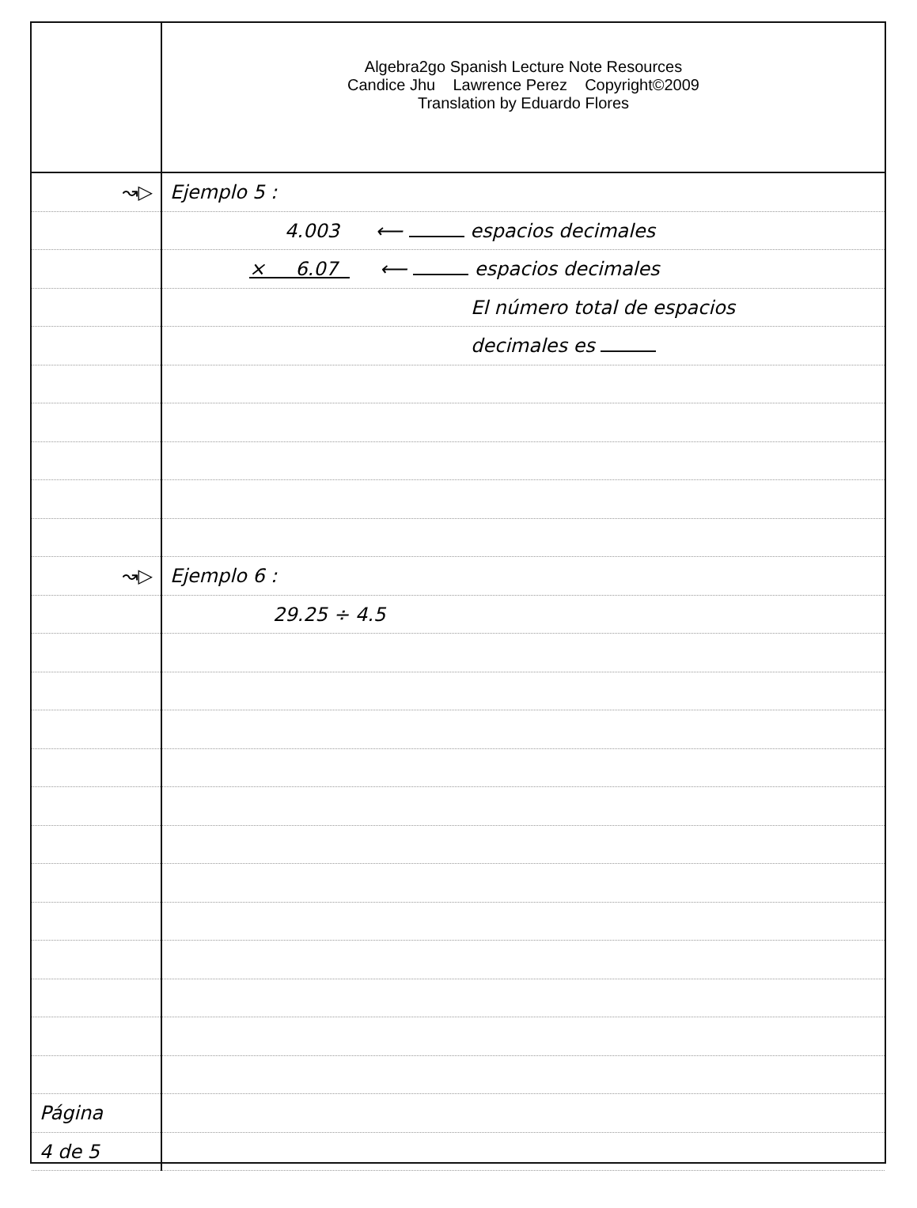↝▷
↝▷
Página
4 de 5
Algebra2go Spanish Lecture Note Resources
Candice Jhu Lawrence Perez Copyright©2009
Translation by Eduardo Flores
Ejemplo 5 :
4.003 ⟵ espacios decimales
× 6.07 ⟵ espacios decimales
El número total de espacios
decimales es
Ejemplo 6 :
29.25 ÷ 4.5